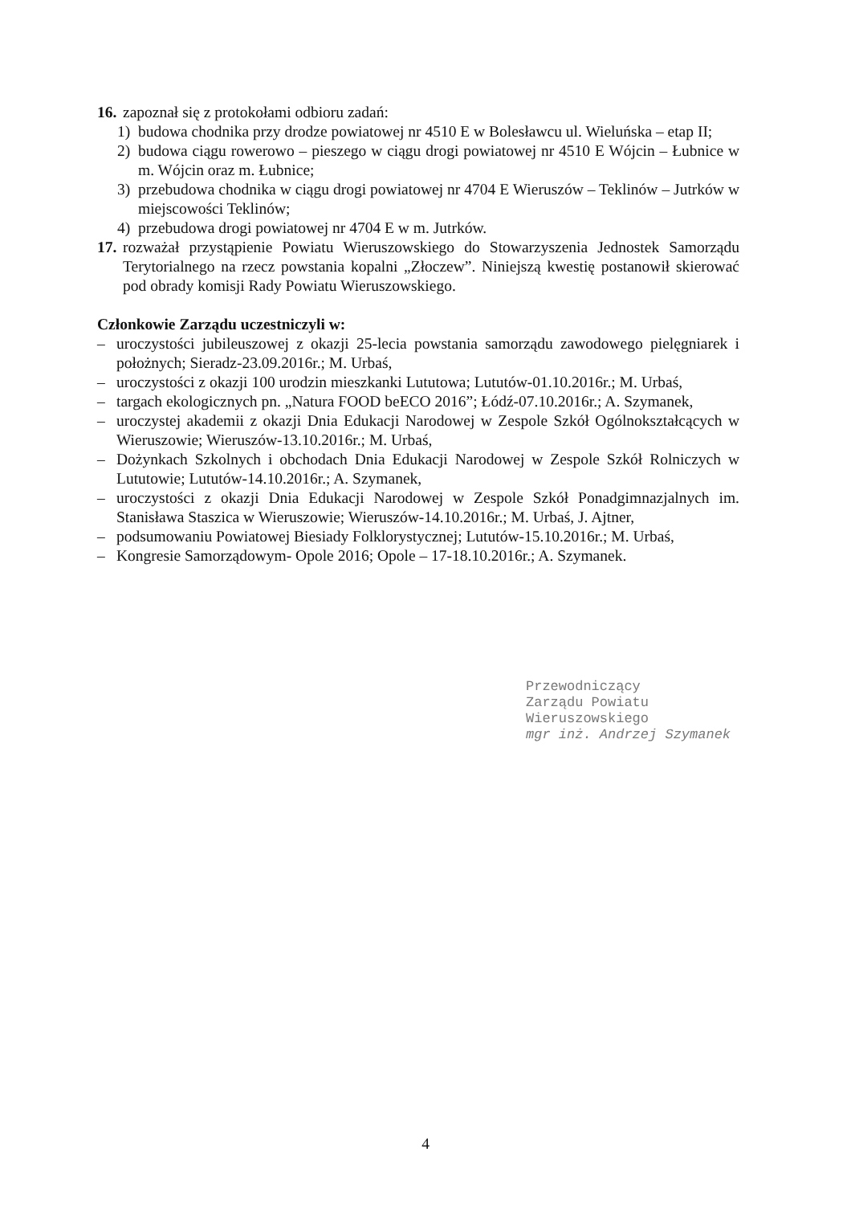16. zapoznał się z protokołami odbioru zadań:
1) budowa chodnika przy drodze powiatowej nr 4510 E w Bolesławcu ul. Wieluńska – etap II;
2) budowa ciągu rowerowo – pieszego w ciągu drogi powiatowej nr 4510 E Wójcin – Łubnice w m. Wójcin oraz m. Łubnice;
3) przebudowa chodnika w ciągu drogi powiatowej nr 4704 E Wieruszów – Teklinów – Jutrków w miejscowości Teklinów;
4) przebudowa drogi powiatowej nr 4704 E w m. Jutrków.
17. rozważał przystąpienie Powiatu Wieruszowskiego do Stowarzyszenia Jednostek Samorządu Terytorialnego na rzecz powstania kopalni „Złoczew”. Niniejszą kwestię postanowił skierować pod obrady komisji Rady Powiatu Wieruszowskiego.
Członkowie Zarządu uczestniczyli w:
– uroczystości jubileuszowej z okazji 25-lecia powstania samorządu zawodowego pielęgniarek i położnych; Sieradz-23.09.2016r.; M. Urbaś,
– uroczystości z okazji 100 urodzin mieszkanki Lututowa; Lututów-01.10.2016r.; M. Urbaś,
– targach ekologicznych pn. „Natura FOOD beECO 2016”; Łódź-07.10.2016r.; A. Szymanek,
– uroczystej akademii z okazji Dnia Edukacji Narodowej w Zespole Szkół Ogólnokształcących w Wieruszowie; Wieruszów-13.10.2016r.; M. Urbaś,
– Dożynkach Szkolnych i obchodach Dnia Edukacji Narodowej w Zespole Szkół Rolniczych w Lututowie; Lututów-14.10.2016r.; A. Szymanek,
– uroczystości z okazji Dnia Edukacji Narodowej w Zespole Szkół Ponadgimnazjalnych im. Stanisława Staszica w Wieruszowie; Wieruszów-14.10.2016r.; M. Urbaś, J. Ajtner,
– podsumowaniu Powiatowej Biesiady Folklorystycznej; Lututów-15.10.2016r.; M. Urbaś,
– Kongresie Samorządowym- Opole 2016; Opole – 17-18.10.2016r.; A. Szymanek.
Przewodniczący
Zarządu Powiatu
Wieruszowskiego
mgr inż. Andrzej Szymanek
4